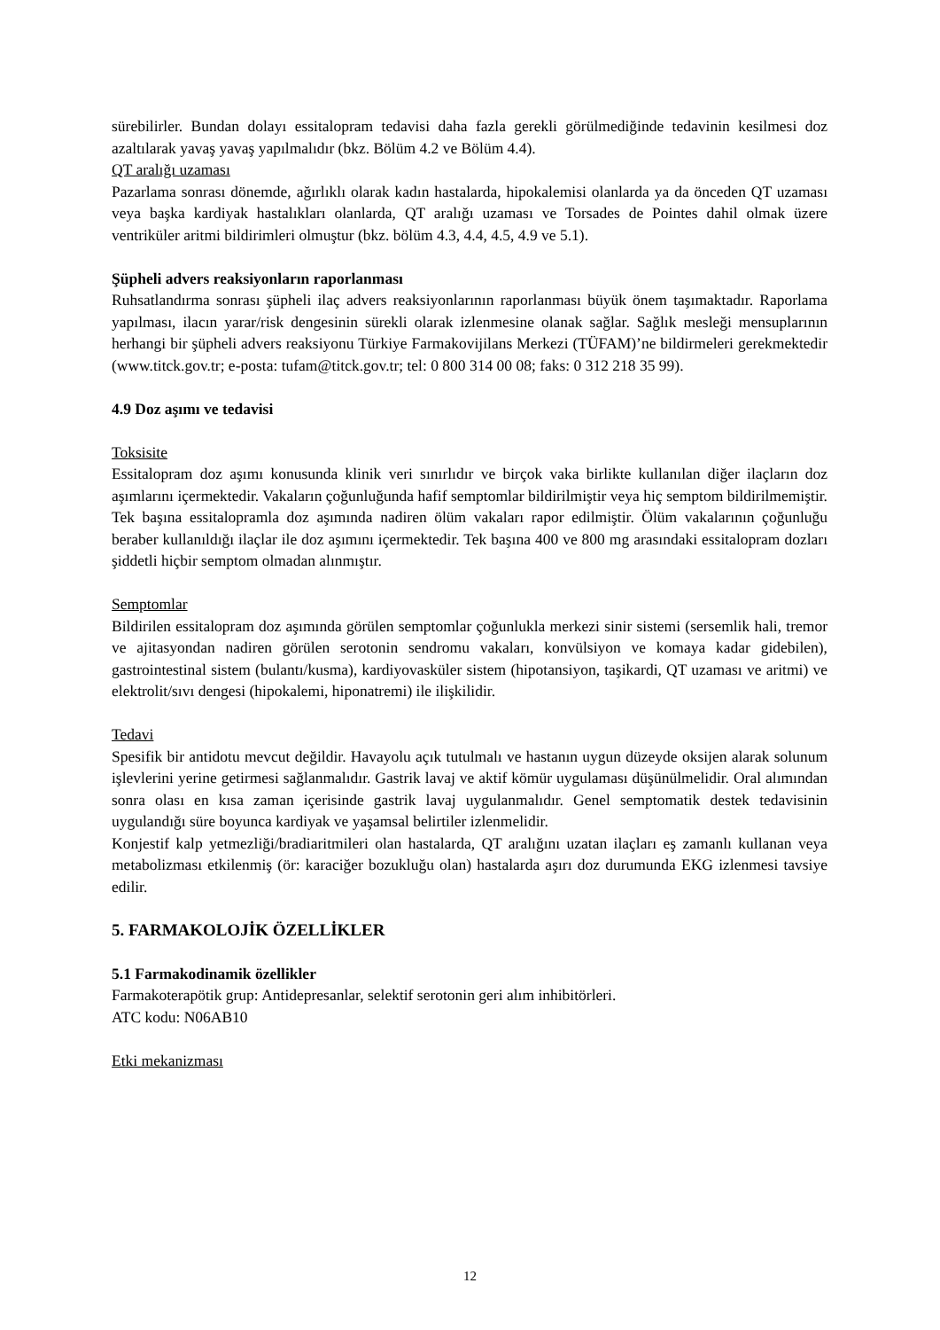sürebilirler. Bundan dolayı essitalopram tedavisi daha fazla gerekli görülmediğinde tedavinin kesilmesi doz azaltılarak yavaş yavaş yapılmalıdır (bkz. Bölüm 4.2 ve Bölüm 4.4).
QT aralığı uzaması
Pazarlama sonrası dönemde, ağırlıklı olarak kadın hastalarda, hipokalemisi olanlarda ya da önceden QT uzaması veya başka kardiyak hastalıkları olanlarda, QT aralığı uzaması ve Torsades de Pointes dahil olmak üzere ventriküler aritmi bildirimleri olmuştur (bkz. bölüm 4.3, 4.4, 4.5, 4.9 ve 5.1).
Şüpheli advers reaksiyonların raporlanması
Ruhsatlandırma sonrası şüpheli ilaç advers reaksiyonlarının raporlanması büyük önem taşımaktadır. Raporlama yapılması, ilacın yarar/risk dengesinin sürekli olarak izlenmesine olanak sağlar. Sağlık mesleği mensuplarının herhangi bir şüpheli advers reaksiyonu Türkiye Farmakovijilans Merkezi (TÜFAM)’ne bildirmeleri gerekmektedir (www.titck.gov.tr; e-posta: tufam@titck.gov.tr; tel: 0 800 314 00 08; faks: 0 312 218 35 99).
4.9 Doz aşımı ve tedavisi
Toksisite
Essitalopram doz aşımı konusunda klinik veri sınırlıdır ve birçok vaka birlikte kullanılan diğer ilaçların doz aşımlarını içermektedir. Vakaların çoğunluğunda hafif semptomlar bildirilmiştir veya hiç semptom bildirilmemiştir. Tek başına essitalopramla doz aşımında nadiren ölüm vakaları rapor edilmiştir. Ölüm vakalarının çoğunluğu beraber kullanıldığı ilaçlar ile doz aşımını içermektedir. Tek başına 400 ve 800 mg arasındaki essitalopram dozları şiddetli hiçbir semptom olmadan alınmıştır.
Semptomlar
Bildirilen essitalopram doz aşımında görülen semptomlar çoğunlukla merkezi sinir sistemi (sersemlik hali, tremor ve ajitasyondan nadiren görülen serotonin sendromu vakaları, konvülsiyon ve komaya kadar gidebilen), gastrointestinal sistem (bulantı/kusma), kardiyovasküler sistem (hipotansiyon, taşikardi, QT uzaması ve aritmi) ve elektrolit/sıvı dengesi (hipokalemi, hiponatremi) ile ilişkilidir.
Tedavi
Spesifik bir antidotu mevcut değildir. Havayolu açık tutulmalı ve hastanın uygun düzeyde oksijen alarak solunum işlevlerini yerine getirmesi sağlanmalıdır. Gastrik lavaj ve aktif kömür uygulaması düşünülmelidir. Oral alımından sonra olası en kısa zaman içerisinde gastrik lavaj uygulanmalıdır. Genel semptomatik destek tedavisinin uygulandığı süre boyunca kardiyak ve yaşamsal belirtiler izlenmelidir.
Konjestif kalp yetmezliği/bradiaritmileri olan hastalarda, QT aralığını uzatan ilaçları eş zamanlı kullanan veya metabolizması etkilenmiş (ör: karaciğer bozukluğu olan) hastalarda aşırı doz durumunda EKG izlenmesi tavsiye edilir.
5. FARMAKOLOJİK ÖZELLİKLER
5.1 Farmakodinamik özellikler
Farmakoterapötik grup: Antidepresanlar, selektif serotonin geri alım inhibitörleri.
ATC kodu: N06AB10
Etki mekanizması
12